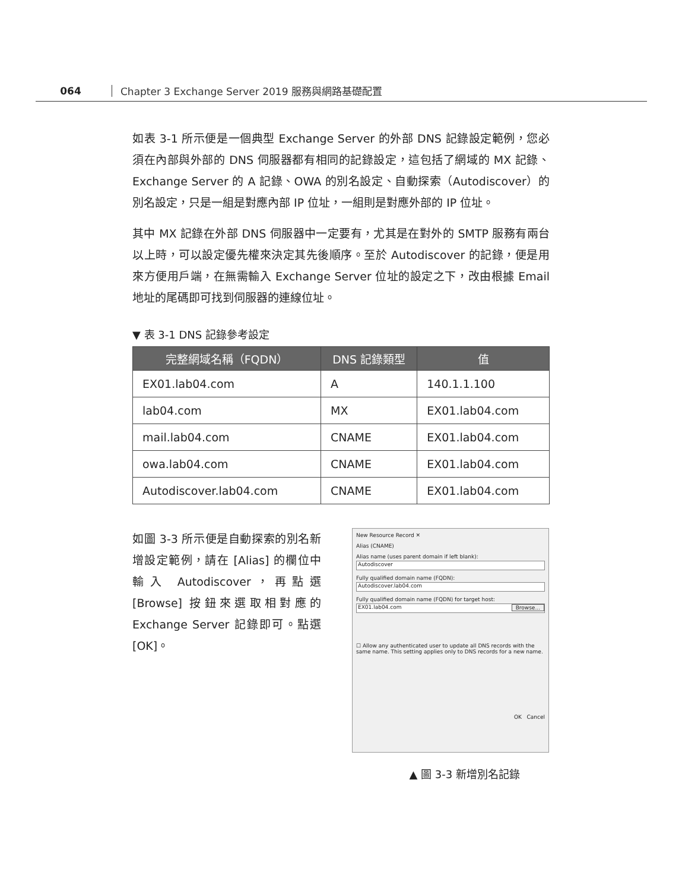064 Chapter 3 Exchange Server 2019 服務與網路基礎配置
如表 3-1 所示便是一個典型 Exchange Server 的外部 DNS 記錄設定範例，您必須在內部與外部的 DNS 伺服器都有相同的記錄設定，這包括了網域的 MX 記錄、Exchange Server 的 A 記錄、OWA 的別名設定、自動探索（Autodiscover）的別名設定，只是一組是對應內部 IP 位址，一組則是對應外部的 IP 位址。
其中 MX 記錄在外部 DNS 伺服器中一定要有，尤其是在對外的 SMTP 服務有兩台以上時，可以設定優先權來決定其先後順序。至於 Autodiscover 的記錄，便是用來方便用戶端，在無需輸入 Exchange Server 位址的設定之下，改由根據 Email 地址的尾碼即可找到伺服器的連線位址。
▼ 表 3-1 DNS 記錄參考設定
| 完整網域名稱（FQDN） | DNS 記錄類型 | 值 |
| --- | --- | --- |
| EX01.lab04.com | A | 140.1.1.100 |
| lab04.com | MX | EX01.lab04.com |
| mail.lab04.com | CNAME | EX01.lab04.com |
| owa.lab04.com | CNAME | EX01.lab04.com |
| Autodiscover.lab04.com | CNAME | EX01.lab04.com |
如圖 3-3 所示便是自動探索的別名新增設定範例，請在 [Alias] 的欄位中輸入 Autodiscover，再點選 [Browse] 按鈕來選取相對應的 Exchange Server 記錄即可。點選 [OK]。
New Resource Record ✕
Alias (CNAME)
Alias name (uses parent domain if left blank):
Autodiscover
Fully qualified domain name (FQDN):
Autodiscover.lab04.com
Fully qualified domain name (FQDN) for target host:
EX01.lab04.com Browse...
☐ Allow any authenticated user to update all DNS records with the same name. This setting applies only to DNS records for a new name.
OK Cancel
▲ 圖 3-3 新增別名記錄